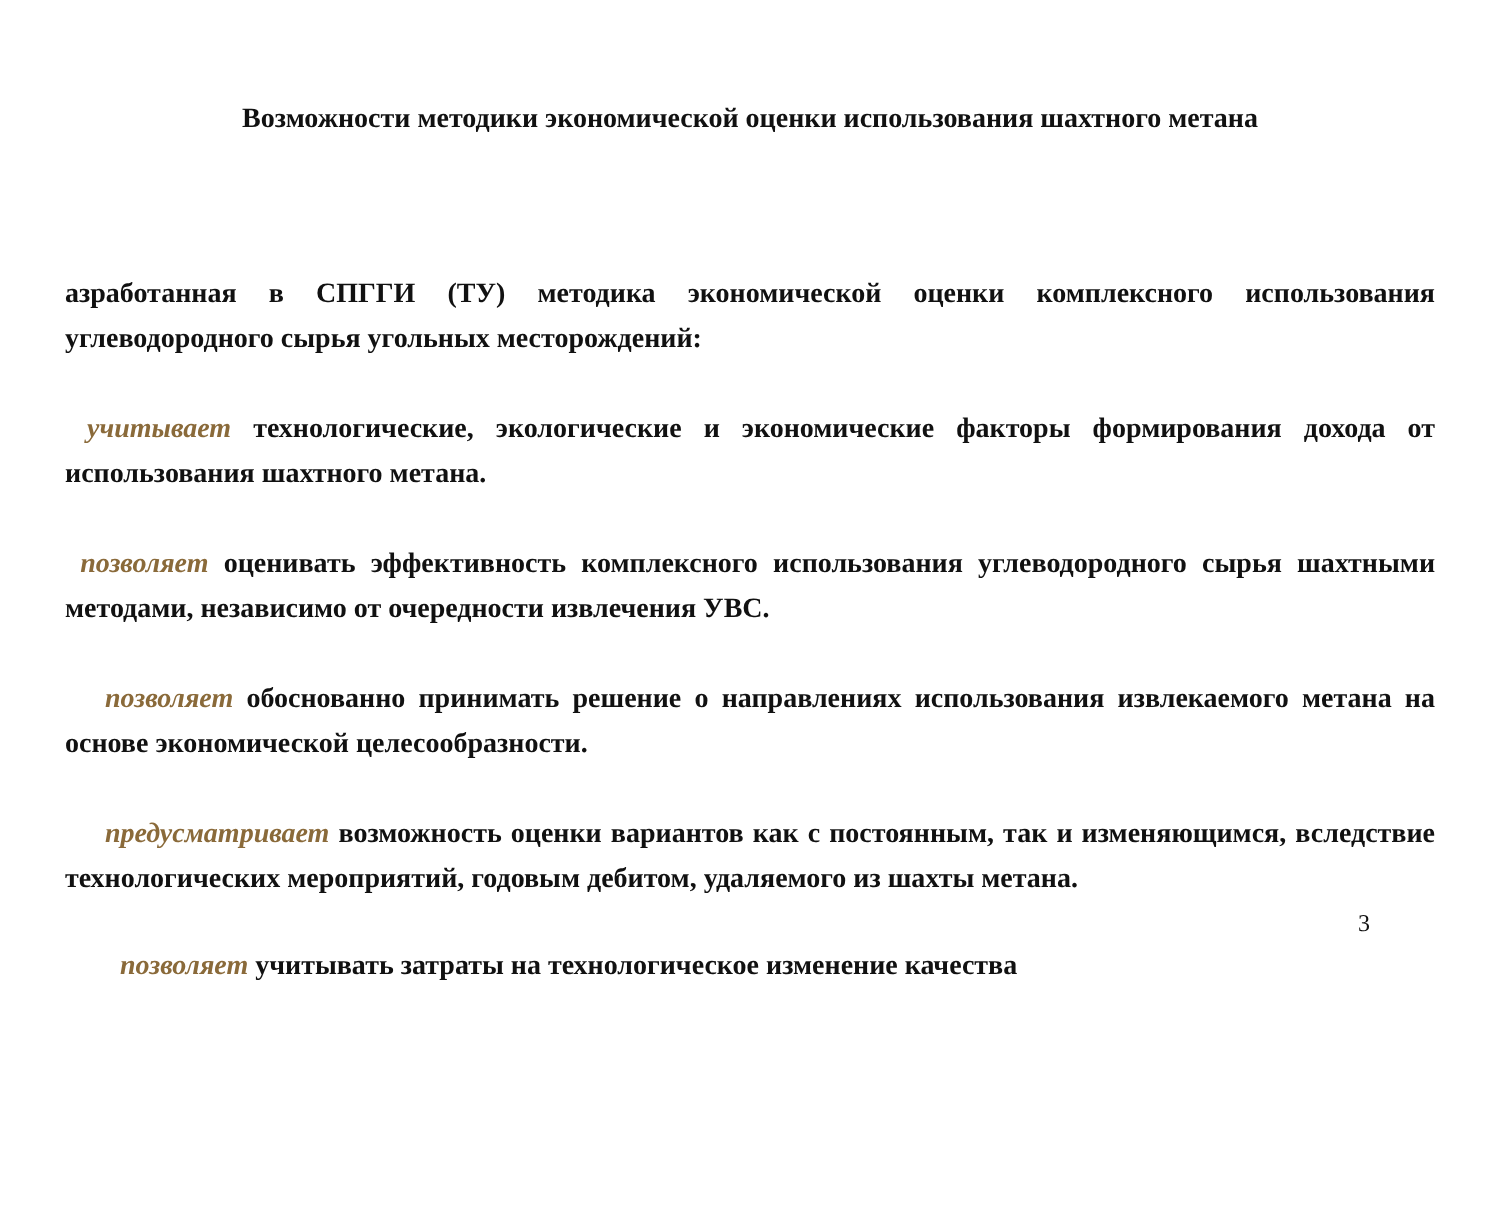Возможности методики экономической оценки использования шахтного метана
азработанная в СПГГИ (ТУ) методика экономической оценки комплексного использования углеводородного сырья угольных месторождений:
учитывает технологические, экологические и экономические факторы формирования дохода от использования шахтного метана.
позволяет оценивать эффективность комплексного использования углеводородного сырья шахтными методами, независимо от очередности извлечения УВС.
позволяет обоснованно принимать решение о направлениях использования извлекаемого метана на основе экономической целесообразности.
предусматривает возможность оценки вариантов как с постоянным, так и изменяющимся, вследствие технологических мероприятий, годовым дебитом, удаляемого из шахты метана.
3
позволяет учитывать затраты на технологическое изменение качества